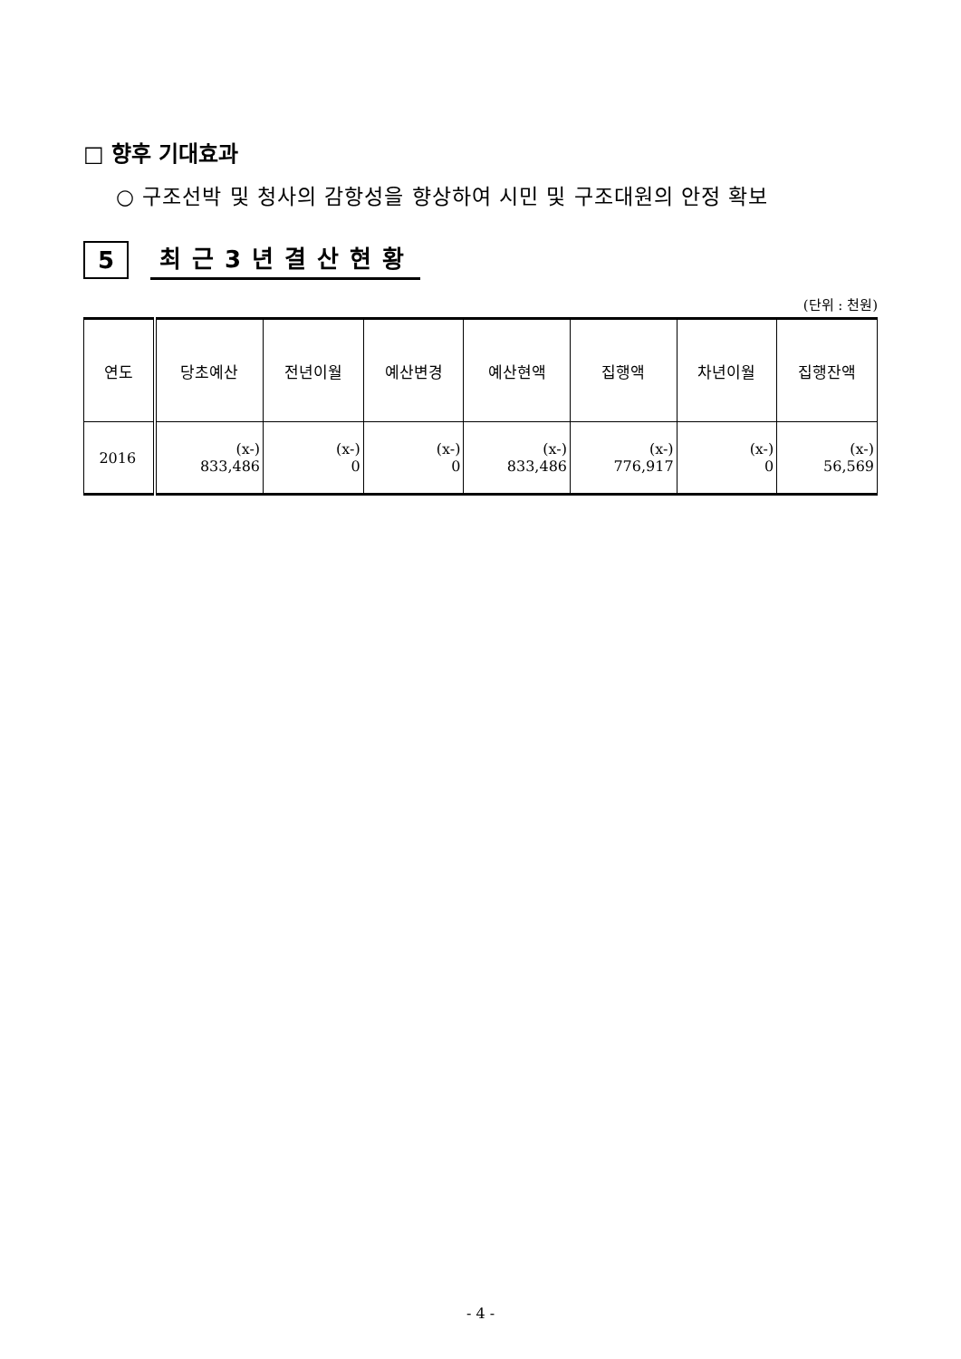□ 향후 기대효과
○ 구조선박 및 청사의 감항성을 향상하여 시민 및 구조대원의 안정 확보
5 최근3년결산현황
(단위 : 천원)
| 연도 | 당초예산 | 전년이월 | 예산변경 | 예산현액 | 집행액 | 차년이월 | 집행잔액 |
| --- | --- | --- | --- | --- | --- | --- | --- |
| 2016 | (x-) 833,486 | (x-) 0 | (x-) 0 | (x-) 833,486 | (x-) 776,917 | (x-) 0 | (x-) 56,569 |
- 4 -